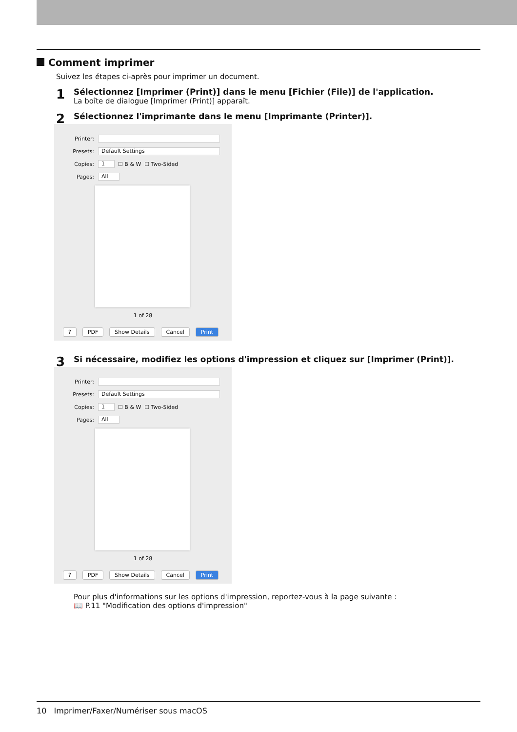Comment imprimer
Suivez les étapes ci-après pour imprimer un document.
1
Sélectionnez [Imprimer (Print)] dans le menu [Fichier (File)] de l'application.
La boîte de dialogue [Imprimer (Print)] apparaît.
2
Sélectionnez l'imprimante dans le menu [Imprimante (Printer)].
Printer:
Presets: Default Settings
Copies: 1 ☐ B & W ☐ Two-Sided
Pages: All
1 of 28
? PDF Show Details Cancel Print
3
Si nécessaire, modifiez les options d'impression et cliquez sur [Imprimer (Print)].
Printer:
Presets: Default Settings
Copies: 1 ☐ B & W ☐ Two-Sided
Pages: All
1 of 28
? PDF Show Details Cancel Print
Pour plus d'informations sur les options d'impression, reportez-vous à la page suivante :
📖 P.11 "Modification des options d'impression"
10 Imprimer/Faxer/Numériser sous macOS